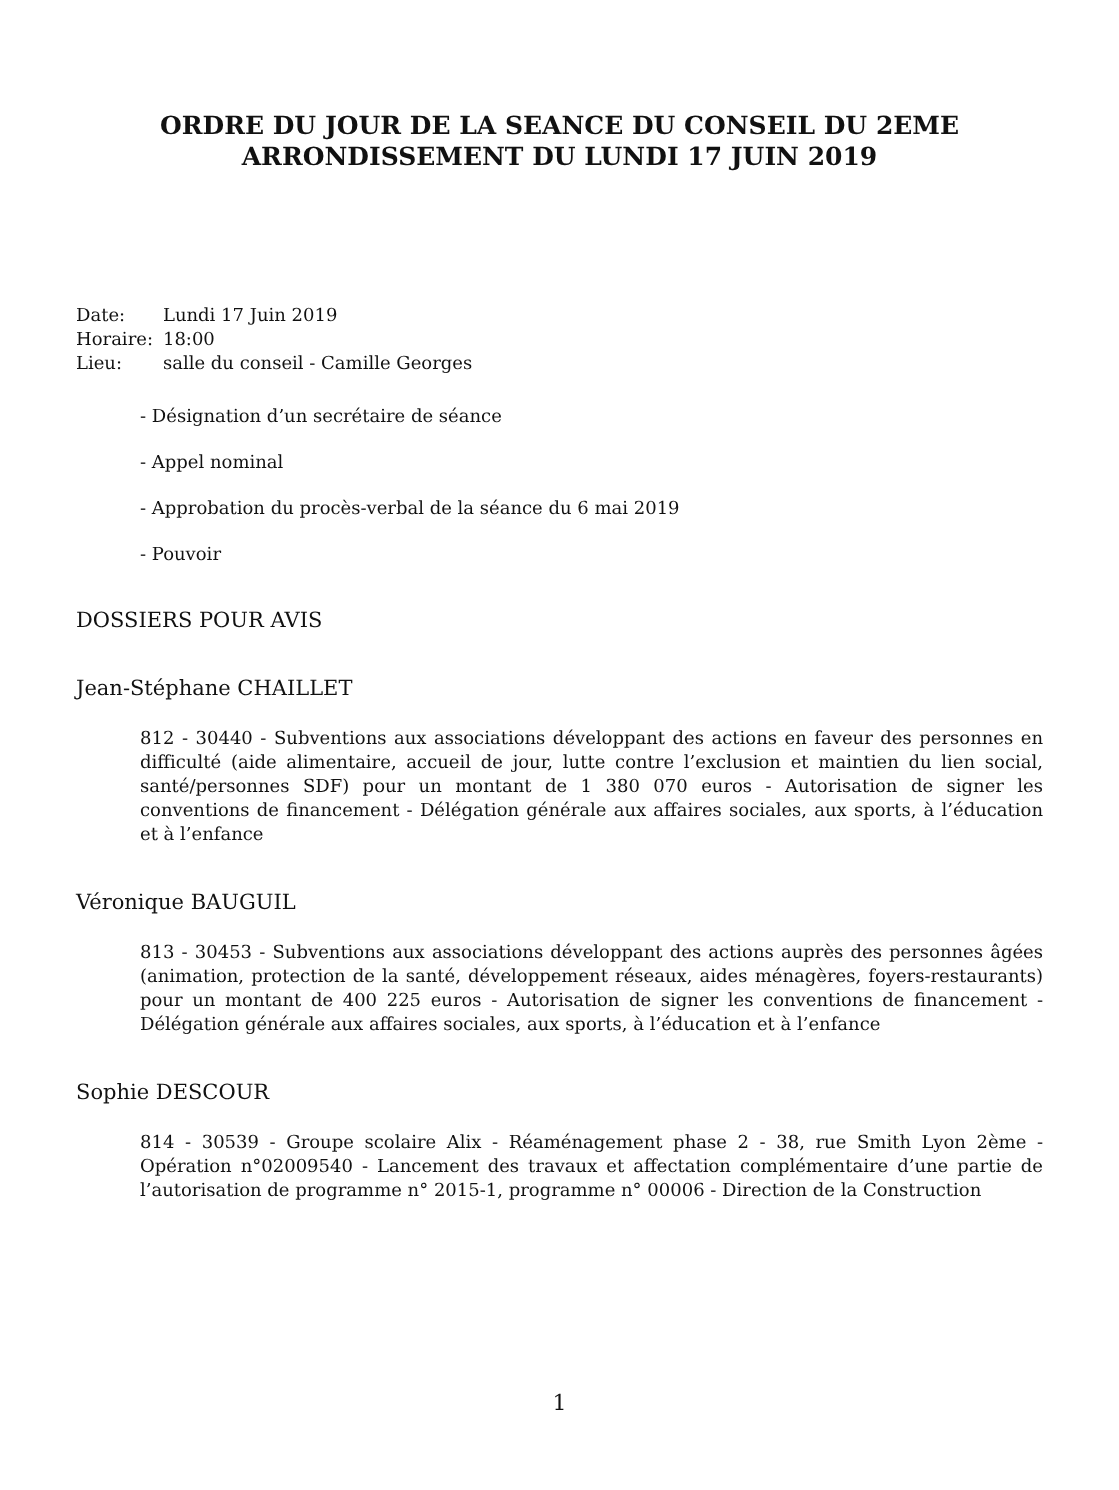ORDRE DU JOUR DE LA SEANCE DU CONSEIL DU 2EME
ARRONDISSEMENT DU LUNDI 17 JUIN 2019
| Date: | Lundi 17 Juin 2019 |
| Horaire: | 18:00 |
| Lieu: | salle du conseil - Camille Georges |
- Désignation d’un secrétaire de séance
- Appel nominal
- Approbation du procès-verbal de la séance du 6 mai 2019
- Pouvoir
DOSSIERS POUR AVIS
Jean-Stéphane CHAILLET
812 - 30440 - Subventions aux associations développant des actions en faveur des personnes en difficulté (aide alimentaire, accueil de jour, lutte contre l’exclusion et maintien du lien social, santé/personnes SDF) pour un montant de 1 380 070 euros - Autorisation de signer les conventions de financement - Délégation générale aux affaires sociales, aux sports, à l’éducation et à l’enfance
Véronique BAUGUIL
813 - 30453 - Subventions aux associations développant des actions auprès des personnes âgées (animation, protection de la santé, développement réseaux, aides ménagères, foyers-restaurants) pour un montant de 400 225 euros - Autorisation de signer les conventions de financement - Délégation générale aux affaires sociales, aux sports, à l’éducation et à l’enfance
Sophie DESCOUR
814 - 30539 - Groupe scolaire Alix - Réaménagement phase 2 - 38, rue Smith Lyon 2ème - Opération n°02009540 - Lancement des travaux et affectation complémentaire d’une partie de l’autorisation de programme n° 2015-1, programme n° 00006 - Direction de la Construction
1